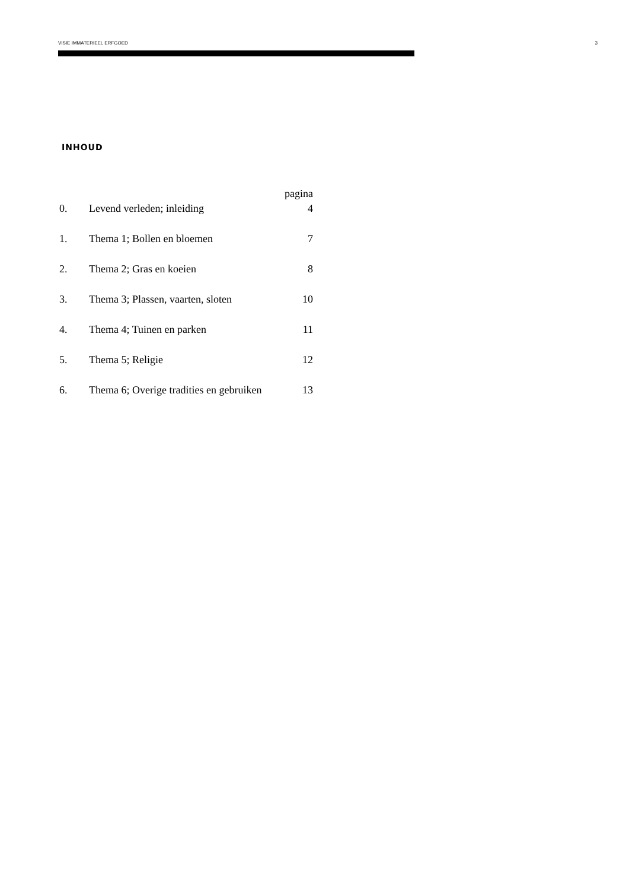VISIE IMMATERIEEL ERFGOED 3
INHOUD
| | | pagina |
| 0. | Levend verleden; inleiding | 4 |
| 1. | Thema 1; Bollen en bloemen | 7 |
| 2. | Thema 2; Gras en koeien | 8 |
| 3. | Thema 3; Plassen, vaarten, sloten | 10 |
| 4. | Thema 4; Tuinen en parken | 11 |
| 5. | Thema 5; Religie | 12 |
| 6. | Thema 6; Overige tradities en gebruiken | 13 |